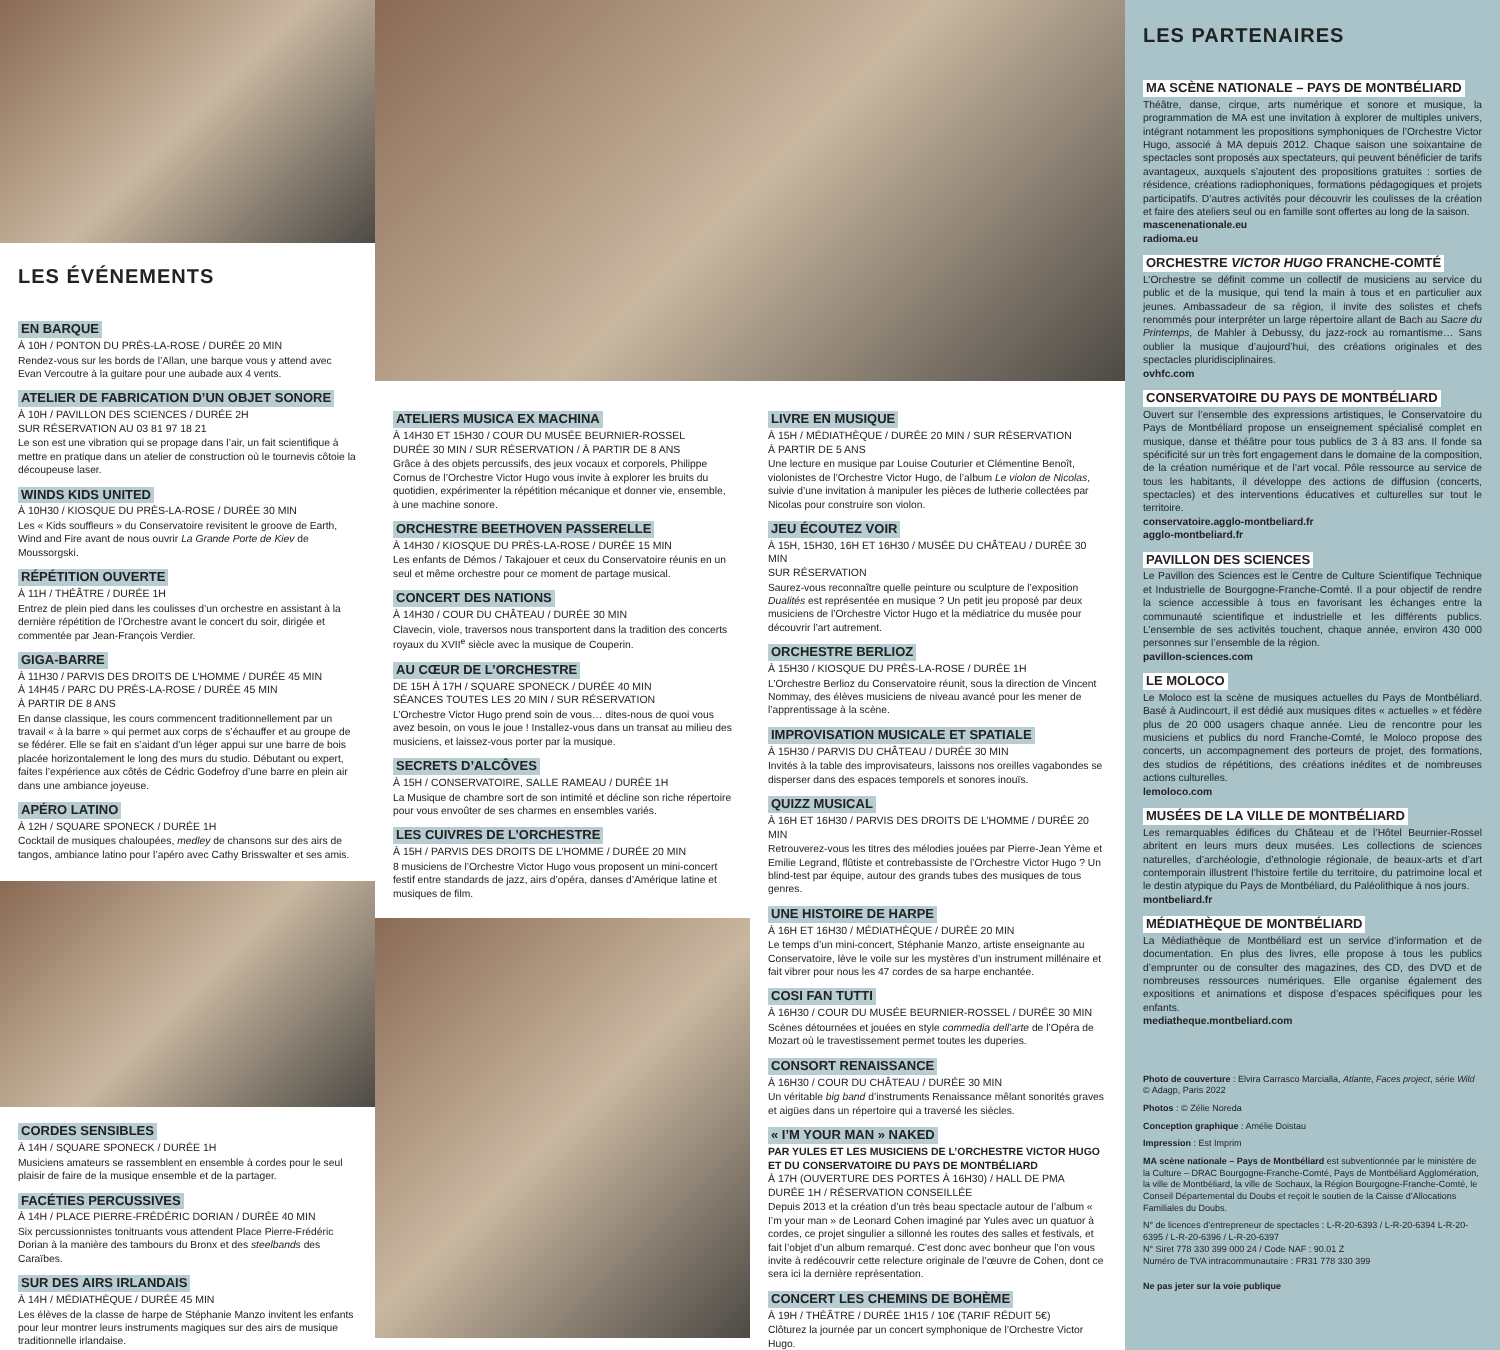LES ÉVÉNEMENTS
EN BARQUE
À 10H / PONTON DU PRÈS-LA-ROSE / DURÉE 20 MIN
Rendez-vous sur les bords de l’Allan, une barque vous y attend avec Evan Vercoutre à la guitare pour une aubade aux 4 vents.
ATELIER DE FABRICATION D’UN OBJET SONORE
À 10H / PAVILLON DES SCIENCES / DURÉE 2H
SUR RÉSERVATION AU 03 81 97 18 21
Le son est une vibration qui se propage dans l’air, un fait scientifique à mettre en pratique dans un atelier de construction où le tournevis côtoie la découpeuse laser.
WINDS KIDS UNITED
À 10H30 / KIOSQUE DU PRÈS-LA-ROSE / DURÉE 30 MIN
Les « Kids souffleurs » du Conservatoire revisitent le groove de Earth, Wind and Fire avant de nous ouvrir La Grande Porte de Kiev de Moussorgski.
RÉPÉTITION OUVERTE
À 11H / THÉÂTRE / DURÉE 1H
Entrez de plein pied dans les coulisses d’un orchestre en assistant à la dernière répétition de l’Orchestre avant le concert du soir, dirigée et commentée par Jean-François Verdier.
GIGA-BARRE
À 11H30 / PARVIS DES DROITS DE L’HOMME / DURÉE 45 MIN
À 14H45 / PARC DU PRÈS-LA-ROSE / DURÉE 45 MIN
À PARTIR DE 8 ANS
En danse classique, les cours commencent traditionnellement par un travail « à la barre » qui permet aux corps de s’échauffer et au groupe de se fédérer. Elle se fait en s’aidant d’un léger appui sur une barre de bois placée horizontalement le long des murs du studio. Débutant ou expert, faites l’expérience aux côtés de Cédric Godefroy d’une barre en plein air dans une ambiance joyeuse.
APÉRO LATINO
À 12H / SQUARE SPONECK / DURÉE 1H
Cocktail de musiques chaloupées, medley de chansons sur des airs de tangos, ambiance latino pour l’apéro avec Cathy Brisswalter et ses amis.
CORDES SENSIBLES
À 14H / SQUARE SPONECK / DURÉE 1H
Musiciens amateurs se rassemblent en ensemble à cordes pour le seul plaisir de faire de la musique ensemble et de la partager.
FACÉTIES PERCUSSIVES
À 14H / PLACE PIERRE-FRÉDÉRIC DORIAN / DURÉE 40 MIN
Six percussionnistes tonitruants vous attendent Place Pierre-Frédéric Dorian à la manière des tambours du Bronx et des steelbands des Caraïbes.
SUR DES AIRS IRLANDAIS
À 14H / MÉDIATHÈQUE / DURÉE 45 MIN
Les élèves de la classe de harpe de Stéphanie Manzo invitent les enfants pour leur montrer leurs instruments magiques sur des airs de musique traditionnelle irlandaise.
ATELIERS MUSICA EX MACHINA
À 14H30 ET 15H30 / COUR DU MUSÉE BEURNIER-ROSSEL
DURÉE 30 MIN / SUR RÉSERVATION / À PARTIR DE 8 ANS
Grâce à des objets percussifs, des jeux vocaux et corporels, Philippe Cornus de l’Orchestre Victor Hugo vous invite à explorer les bruits du quotidien, expérimenter la répétition mécanique et donner vie, ensemble, à une machine sonore.
ORCHESTRE BEETHOVEN PASSERELLE
À 14H30 / KIOSQUE DU PRÈS-LA-ROSE / DURÉE 15 MIN
Les enfants de Démos / Takajouer et ceux du Conservatoire réunis en un seul et même orchestre pour ce moment de partage musical.
CONCERT DES NATIONS
À 14H30 / COUR DU CHÂTEAU / DURÉE 30 MIN
Clavecin, viole, traversos nous transportent dans la tradition des concerts royaux du XVII<sup>e</sup> siècle avec la musique de Couperin.
AU CŒUR DE L’ORCHESTRE
DE 15H À 17H / SQUARE SPONECK / DURÉE 40 MIN
SÉANCES TOUTES LES 20 MIN / SUR RÉSERVATION
L’Orchestre Victor Hugo prend soin de vous… dites-nous de quoi vous avez besoin, on vous le joue ! Installez-vous dans un transat au milieu des musiciens, et laissez-vous porter par la musique.
SECRETS D’ALCÔVES
À 15H / CONSERVATOIRE, SALLE RAMEAU / DURÉE 1H
La Musique de chambre sort de son intimité et décline son riche répertoire pour vous envoûter de ses charmes en ensembles variés.
LES CUIVRES DE L’ORCHESTRE
À 15H / PARVIS DES DROITS DE L’HOMME / DURÉE 20 MIN
8 musiciens de l’Orchestre Victor Hugo vous proposent un mini-concert festif entre standards de jazz, airs d’opéra, danses d’Amérique latine et musiques de film.
LIVRE EN MUSIQUE
À 15H / MÉDIATHÈQUE / DURÉE 20 MIN / SUR RÉSERVATION
À PARTIR DE 5 ANS
Une lecture en musique par Louise Couturier et Clémentine Benoît, violonistes de l’Orchestre Victor Hugo, de l’album Le violon de Nicolas, suivie d’une invitation à manipuler les pièces de lutherie collectées par Nicolas pour construire son violon.
JEU ÉCOUTEZ VOIR
À 15H, 15H30, 16H ET 16H30 / MUSÉE DU CHÂTEAU / DURÉE 30 MIN
SUR RÉSERVATION
Saurez-vous reconnaître quelle peinture ou sculpture de l’exposition Dualités est représentée en musique ? Un petit jeu proposé par deux musiciens de l’Orchestre Victor Hugo et la médiatrice du musée pour découvrir l’art autrement.
ORCHESTRE BERLIOZ
À 15H30 / KIOSQUE DU PRÈS-LA-ROSE / DURÉE 1H
L’Orchestre Berlioz du Conservatoire réunit, sous la direction de Vincent Nommay, des élèves musiciens de niveau avancé pour les mener de l’apprentissage à la scène.
IMPROVISATION MUSICALE ET SPATIALE
À 15H30 / PARVIS DU CHÂTEAU / DURÉE 30 MIN
Invités à la table des improvisateurs, laissons nos oreilles vagabondes se disperser dans des espaces temporels et sonores inouïs.
QUIZZ MUSICAL
À 16H ET 16H30 / PARVIS DES DROITS DE L’HOMME / DURÉE 20 MIN
Retrouverez-vous les titres des mélodies jouées par Pierre-Jean Yème et Emilie Legrand, flûtiste et contrebassiste de l’Orchestre Victor Hugo ? Un blind-test par équipe, autour des grands tubes des musiques de tous genres.
UNE HISTOIRE DE HARPE
À 16H ET 16H30 / MÉDIATHÈQUE / DURÉE 20 MIN
Le temps d’un mini-concert, Stéphanie Manzo, artiste enseignante au Conservatoire, lève le voile sur les mystères d’un instrument millénaire et fait vibrer pour nous les 47 cordes de sa harpe enchantée.
COSI FAN TUTTI
À 16H30 / COUR DU MUSÉE BEURNIER-ROSSEL / DURÉE 30 MIN
Scènes détournées et jouées en style commedia dell’arte de l’Opéra de Mozart où le travestissement permet toutes les duperies.
CONSORT RENAISSANCE
À 16H30 / COUR DU CHÂTEAU / DURÉE 30 MIN
Un véritable big band d’instruments Renaissance mêlant sonorités graves et aigües dans un répertoire qui a traversé les siècles.
« I’M YOUR MAN » NAKED
PAR YULES ET LES MUSICIENS DE L’ORCHESTRE VICTOR HUGO ET DU CONSERVATOIRE DU PAYS DE MONTBÉLIARD
À 17H (OUVERTURE DES PORTES À 16H30) / HALL DE PMA
DURÉE 1H / RÉSERVATION CONSEILLÉE
Depuis 2013 et la création d’un très beau spectacle autour de l’album « I’m your man » de Leonard Cohen imaginé par Yules avec un quatuor à cordes, ce projet singulier a sillonné les routes des salles et festivals, et fait l’objet d’un album remarqué. C’est donc avec bonheur que l’on vous invite à redécouvrir cette relecture originale de l’œuvre de Cohen, dont ce sera ici la dernière représentation.
CONCERT LES CHEMINS DE BOHÈME
À 19H / THÉÂTRE / DURÉE 1H15 / 10€ (TARIF RÉDUIT 5€)
Clôturez la journée par un concert symphonique de l’Orchestre Victor Hugo.
LES PARTENAIRES
MA SCÈNE NATIONALE – PAYS DE MONTBÉLIARD
Théâtre, danse, cirque, arts numérique et sonore et musique, la programmation de MA est une invitation à explorer de multiples univers, intégrant notamment les propositions symphoniques de l’Orchestre Victor Hugo, associé à MA depuis 2012. Chaque saison une soixantaine de spectacles sont proposés aux spectateurs, qui peuvent bénéficier de tarifs avantageux, auxquels s’ajoutent des propositions gratuites : sorties de résidence, créations radiophoniques, formations pédagogiques et projets participatifs. D’autres activités pour découvrir les coulisses de la création et faire des ateliers seul ou en famille sont offertes au long de la saison.
mascenenationale.eu
radioma.eu
ORCHESTRE VICTOR HUGO FRANCHE-COMTÉ
L’Orchestre se définit comme un collectif de musiciens au service du public et de la musique, qui tend la main à tous et en particulier aux jeunes. Ambassadeur de sa région, il invite des solistes et chefs renommés pour interpréter un large répertoire allant de Bach au Sacre du Printemps, de Mahler à Debussy, du jazz-rock au romantisme… Sans oublier la musique d’aujourd’hui, des créations originales et des spectacles pluridisciplinaires.
ovhfc.com
CONSERVATOIRE DU PAYS DE MONTBÉLIARD
Ouvert sur l’ensemble des expressions artistiques, le Conservatoire du Pays de Montbéliard propose un enseignement spécialisé complet en musique, danse et théâtre pour tous publics de 3 à 83 ans. Il fonde sa spécificité sur un très fort engagement dans le domaine de la composition, de la création numérique et de l’art vocal. Pôle ressource au service de tous les habitants, il développe des actions de diffusion (concerts, spectacles) et des interventions éducatives et culturelles sur tout le territoire.
conservatoire.agglo-montbeliard.fr
agglo-montbeliard.fr
PAVILLON DES SCIENCES
Le Pavillon des Sciences est le Centre de Culture Scientifique Technique et Industrielle de Bourgogne-Franche-Comté. Il a pour objectif de rendre la science accessible à tous en favorisant les échanges entre la communauté scientifique et industrielle et les différents publics. L’ensemble de ses activités touchent, chaque année, environ 430 000 personnes sur l’ensemble de la région.
pavillon-sciences.com
LE MOLOCO
Le Moloco est la scène de musiques actuelles du Pays de Montbéliard. Basé à Audincourt, il est dédié aux musiques dites « actuelles » et fédère plus de 20 000 usagers chaque année. Lieu de rencontre pour les musiciens et publics du nord Franche-Comté, le Moloco propose des concerts, un accompagnement des porteurs de projet, des formations, des studios de répétitions, des créations inédites et de nombreuses actions culturelles.
lemoloco.com
MUSÉES DE LA VILLE DE MONTBÉLIARD
Les remarquables édifices du Château et de l’Hôtel Beurnier-Rossel abritent en leurs murs deux musées. Les collections de sciences naturelles, d’archéologie, d’ethnologie régionale, de beaux-arts et d’art contemporain illustrent l’histoire fertile du territoire, du patrimoine local et le destin atypique du Pays de Montbéliard, du Paléolithique à nos jours.
montbeliard.fr
MÉDIATHÈQUE DE MONTBÉLIARD
La Médiathèque de Montbéliard est un service d’information et de documentation. En plus des livres, elle propose à tous les publics d’emprunter ou de consulter des magazines, des CD, des DVD et de nombreuses ressources numériques. Elle organise également des expositions et animations et dispose d’espaces spécifiques pour les enfants.
mediatheque.montbeliard.com
Photo de couverture : Elvira Carrasco Marcialla, Atlante, Faces project, série Wild © Adagp, Paris 2022
Photos : © Zélie Noreda
Conception graphique : Amélie Doistau
Impression : Est Imprim
MA scène nationale – Pays de Montbéliard est subventionnée par le ministère de la Culture – DRAC Bourgogne-Franche-Comté, Pays de Montbéliard Agglomération, la ville de Montbéliard, la ville de Sochaux, la Région Bourgogne-Franche-Comté, le Conseil Départemental du Doubs et reçoit le soutien de la Caisse d’Allocations Familiales du Doubs.
N° de licences d’entrepreneur de spectacles : L-R-20-6393 / L-R-20-6394 L-R-20-6395 / L-R-20-6396 / L-R-20-6397
N° Siret 778 330 399 000 24 / Code NAF : 90.01 Z
Numéro de TVA intracommunautaire : FR31 778 330 399
Ne pas jeter sur la voie publique